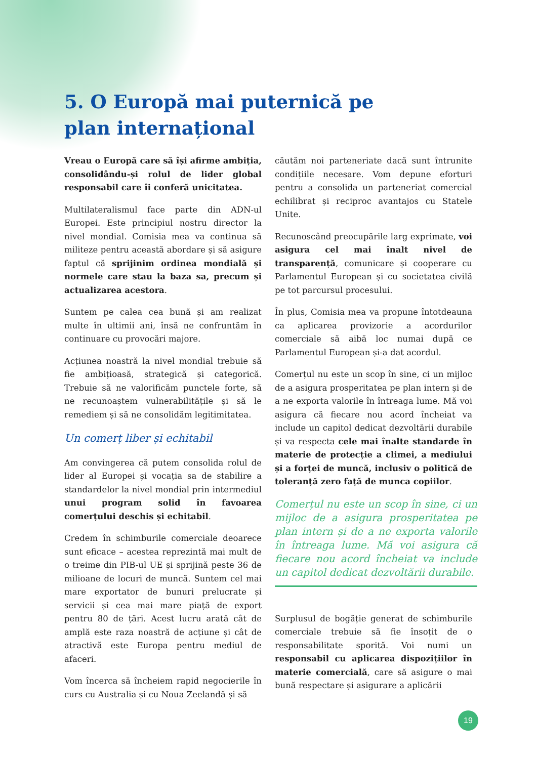5. O Europă mai puternică pe plan internațional
Vreau o Europă care să își afirme ambiția, consolidându-și rolul de lider global responsabil care îi conferă unicitatea.
Multilateralismul face parte din ADN-ul Europei. Este principiul nostru director la nivel mondial. Comisia mea va continua să militeze pentru această abordare și să asigure faptul că sprijinim ordinea mondială și normele care stau la baza sa, precum și actualizarea acestora.
Suntem pe calea cea bună și am realizat multe în ultimii ani, însă ne confruntăm în continuare cu provocări majore.
Acțiunea noastră la nivel mondial trebuie să fie ambițioasă, strategică și categorică. Trebuie să ne valorificăm punctele forte, să ne recunoaștem vulnerabilitățile și să le remediem și să ne consolidăm legitimitatea.
Un comerț liber și echitabil
Am convingerea că putem consolida rolul de lider al Europei și vocația sa de stabilire a standardelor la nivel mondial prin intermediul unui program solid în favoarea comerțului deschis și echitabil.
Credem în schimburile comerciale deoarece sunt eficace – acestea reprezintă mai mult de o treime din PIB-ul UE și sprijină peste 36 de milioane de locuri de muncă. Suntem cel mai mare exportator de bunuri prelucrate și servicii și cea mai mare piață de export pentru 80 de țări. Acest lucru arată cât de amplă este raza noastră de acțiune și cât de atractivă este Europa pentru mediul de afaceri.
Vom încerca să încheiem rapid negocierile în curs cu Australia și cu Noua Zeelandă și să
căutăm noi parteneriate dacă sunt întrunite condițiile necesare. Vom depune eforturi pentru a consolida un parteneriat comercial echilibrat și reciproc avantajos cu Statele Unite.
Recunoscând preocupările larg exprimate, voi asigura cel mai înalt nivel de transparență, comunicare și cooperare cu Parlamentul European și cu societatea civilă pe tot parcursul procesului.
În plus, Comisia mea va propune întotdeauna ca aplicarea provizorie a acordurilor comerciale să aibă loc numai după ce Parlamentul European și-a dat acordul.
Comerțul nu este un scop în sine, ci un mijloc de a asigura prosperitatea pe plan intern și de a ne exporta valorile în întreaga lume. Mă voi asigura că fiecare nou acord încheiat va include un capitol dedicat dezvoltării durabile și va respecta cele mai înalte standarde în materie de protecție a climei, a mediului și a forței de muncă, inclusiv o politică de toleranță zero față de munca copiilor.
Comerțul nu este un scop în sine, ci un mijloc de a asigura prosperitatea pe plan intern și de a ne exporta valorile în întreaga lume. Mă voi asigura că fiecare nou acord încheiat va include un capitol dedicat dezvoltării durabile.
Surplusul de bogăție generat de schimburile comerciale trebuie să fie însoțit de o responsabilitate sporită. Voi numi un responsabil cu aplicarea dispozițiilor în materie comercială, care să asigure o mai bună respectare și asigurare a aplicării
19